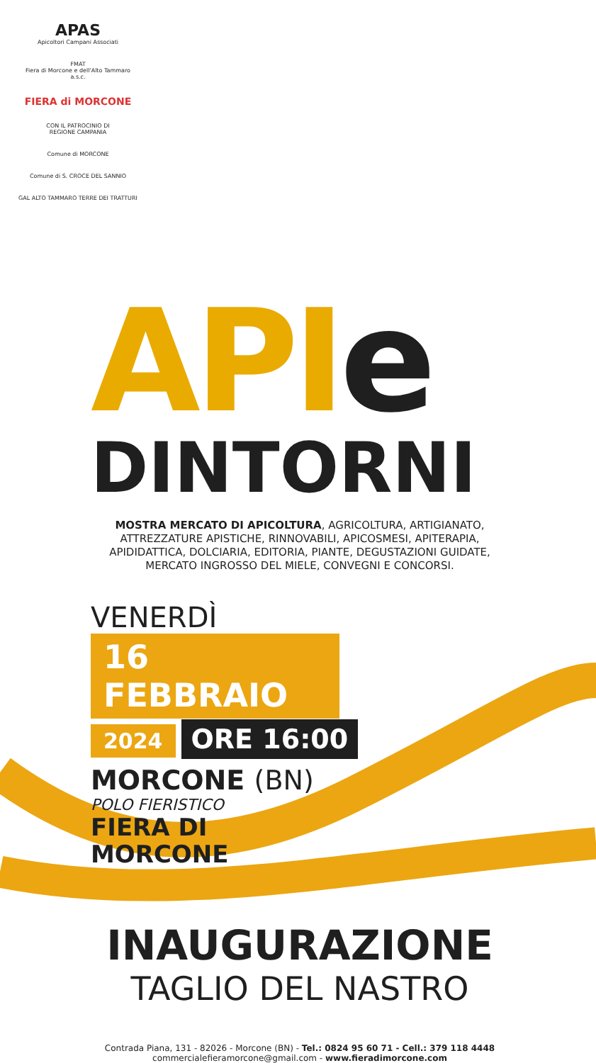APAS
Apicoltori Campani Associati
FMAT
Fiera di Morcone e dell'Alto Tammaro a.s.c.
FIERA di MORCONE
CON IL PATROCINIO DI
REGIONE CAMPANIA
Comune di MORCONE
Comune di S. CROCE DEL SANNIO
GAL ALTO TAMMARO TERRE DEI TRATTURI
APIe
DINTORNI
MOSTRA MERCATO DI APICOLTURA, AGRICOLTURA, ARTIGIANATO, ATTREZZATURE APISTICHE, RINNOVABILI, APICOSMESI, APITERAPIA, APIDIDATTICA, DOLCIARIA, EDITORIA, PIANTE, DEGUSTAZIONI GUIDATE, MERCATO INGROSSO DEL MIELE, CONVEGNI E CONCORSI.
VENERDÌ
16 FEBBRAIO
2024
ORE 16:00
MORCONE (BN)
POLO FIERISTICO
FIERA DI
MORCONE
INAUGURAZIONE
TAGLIO DEL NASTRO
Contrada Piana, 131 - 82026 - Morcone (BN) - Tel.: 0824 95 60 71 - Cell.: 379 118 4448
commercialefieramorcone@gmail.com - www.fieradimorcone.com